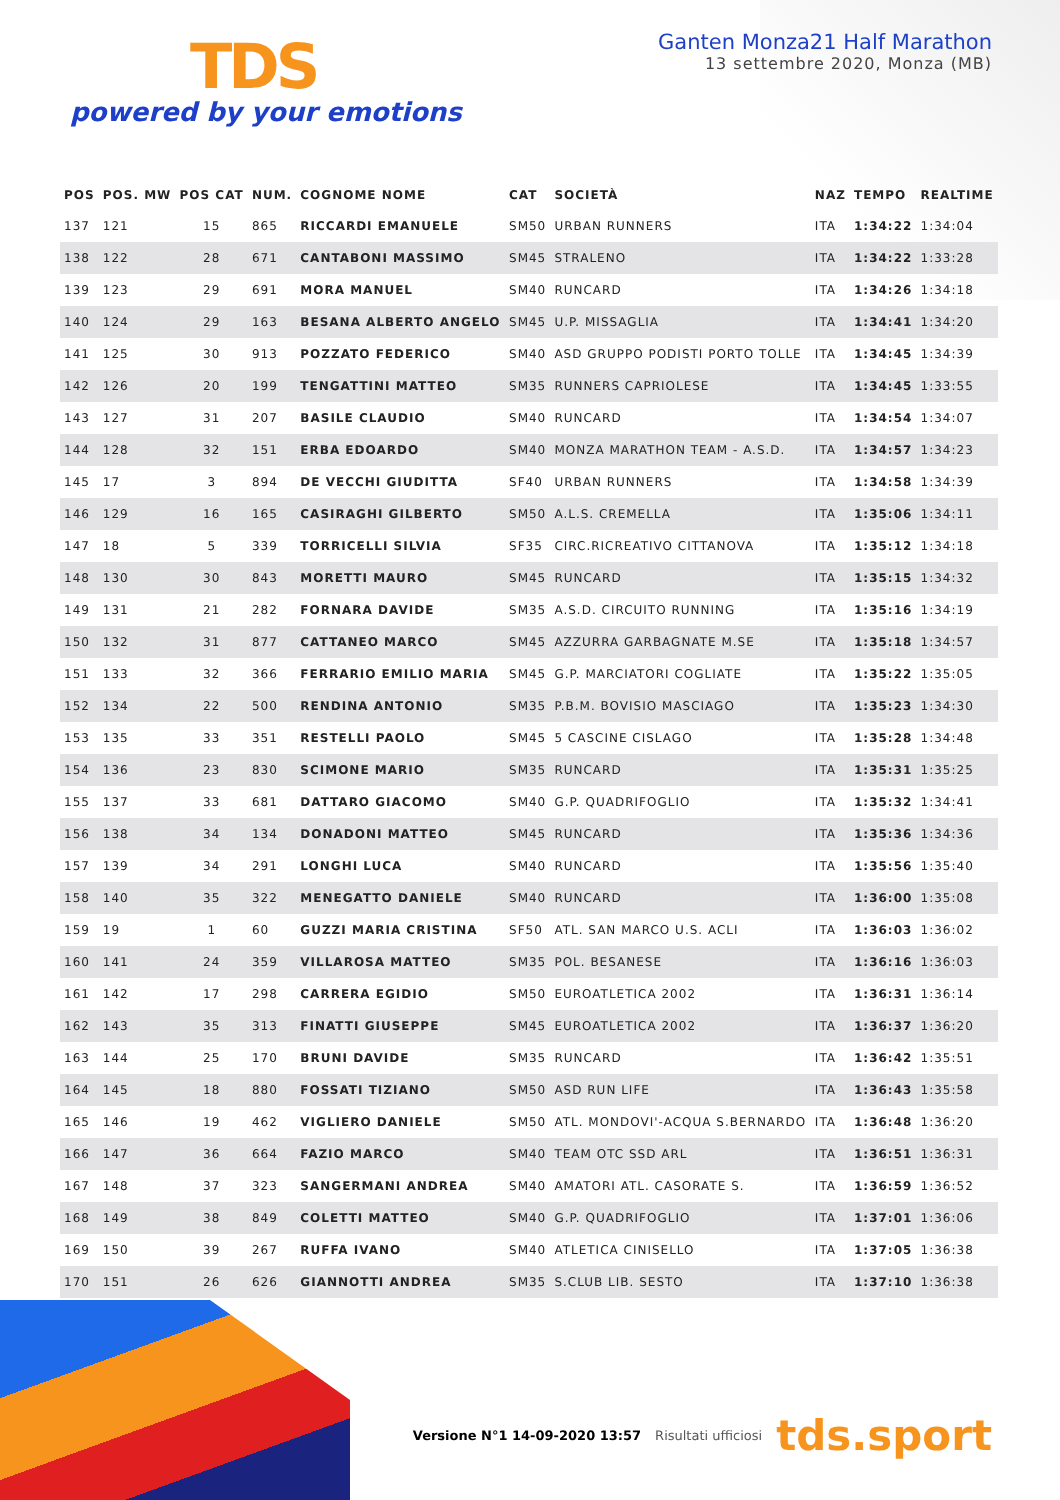TDS
powered by your emotions
Ganten Monza21 Half Marathon
13 settembre 2020, Monza (MB)
| POS | POS. MW | POS CAT | NUM. | COGNOME NOME | CAT | SOCIETÀ | NAZ | TEMPO | REALTIME |
| --- | --- | --- | --- | --- | --- | --- | --- | --- | --- |
| 137 | 121 | 15 | 865 | RICCARDI EMANUELE | SM50 | URBAN RUNNERS | ITA | 1:34:22 | 1:34:04 |
| 138 | 122 | 28 | 671 | CANTABONI MASSIMO | SM45 | STRALENO | ITA | 1:34:22 | 1:33:28 |
| 139 | 123 | 29 | 691 | MORA MANUEL | SM40 | RUNCARD | ITA | 1:34:26 | 1:34:18 |
| 140 | 124 | 29 | 163 | BESANA ALBERTO ANGELO | SM45 | U.P. MISSAGLIA | ITA | 1:34:41 | 1:34:20 |
| 141 | 125 | 30 | 913 | POZZATO FEDERICO | SM40 | ASD GRUPPO PODISTI PORTO TOLLE | ITA | 1:34:45 | 1:34:39 |
| 142 | 126 | 20 | 199 | TENGATTINI MATTEO | SM35 | RUNNERS CAPRIOLESE | ITA | 1:34:45 | 1:33:55 |
| 143 | 127 | 31 | 207 | BASILE CLAUDIO | SM40 | RUNCARD | ITA | 1:34:54 | 1:34:07 |
| 144 | 128 | 32 | 151 | ERBA EDOARDO | SM40 | MONZA MARATHON TEAM - A.S.D. | ITA | 1:34:57 | 1:34:23 |
| 145 | 17 | 3 | 894 | DE VECCHI GIUDITTA | SF40 | URBAN RUNNERS | ITA | 1:34:58 | 1:34:39 |
| 146 | 129 | 16 | 165 | CASIRAGHI GILBERTO | SM50 | A.L.S. CREMELLA | ITA | 1:35:06 | 1:34:11 |
| 147 | 18 | 5 | 339 | TORRICELLI SILVIA | SF35 | CIRC.RICREATIVO CITTANOVA | ITA | 1:35:12 | 1:34:18 |
| 148 | 130 | 30 | 843 | MORETTI MAURO | SM45 | RUNCARD | ITA | 1:35:15 | 1:34:32 |
| 149 | 131 | 21 | 282 | FORNARA DAVIDE | SM35 | A.S.D. CIRCUITO RUNNING | ITA | 1:35:16 | 1:34:19 |
| 150 | 132 | 31 | 877 | CATTANEO MARCO | SM45 | AZZURRA GARBAGNATE M.SE | ITA | 1:35:18 | 1:34:57 |
| 151 | 133 | 32 | 366 | FERRARIO EMILIO MARIA | SM45 | G.P. MARCIATORI COGLIATE | ITA | 1:35:22 | 1:35:05 |
| 152 | 134 | 22 | 500 | RENDINA ANTONIO | SM35 | P.B.M. BOVISIO MASCIAGO | ITA | 1:35:23 | 1:34:30 |
| 153 | 135 | 33 | 351 | RESTELLI PAOLO | SM45 | 5 CASCINE CISLAGO | ITA | 1:35:28 | 1:34:48 |
| 154 | 136 | 23 | 830 | SCIMONE MARIO | SM35 | RUNCARD | ITA | 1:35:31 | 1:35:25 |
| 155 | 137 | 33 | 681 | DATTARO GIACOMO | SM40 | G.P. QUADRIFOGLIO | ITA | 1:35:32 | 1:34:41 |
| 156 | 138 | 34 | 134 | DONADONI MATTEO | SM45 | RUNCARD | ITA | 1:35:36 | 1:34:36 |
| 157 | 139 | 34 | 291 | LONGHI LUCA | SM40 | RUNCARD | ITA | 1:35:56 | 1:35:40 |
| 158 | 140 | 35 | 322 | MENEGATTO DANIELE | SM40 | RUNCARD | ITA | 1:36:00 | 1:35:08 |
| 159 | 19 | 1 | 60 | GUZZI MARIA CRISTINA | SF50 | ATL. SAN MARCO U.S. ACLI | ITA | 1:36:03 | 1:36:02 |
| 160 | 141 | 24 | 359 | VILLAROSA MATTEO | SM35 | POL. BESANESE | ITA | 1:36:16 | 1:36:03 |
| 161 | 142 | 17 | 298 | CARRERA EGIDIO | SM50 | EUROATLETICA 2002 | ITA | 1:36:31 | 1:36:14 |
| 162 | 143 | 35 | 313 | FINATTI GIUSEPPE | SM45 | EUROATLETICA 2002 | ITA | 1:36:37 | 1:36:20 |
| 163 | 144 | 25 | 170 | BRUNI DAVIDE | SM35 | RUNCARD | ITA | 1:36:42 | 1:35:51 |
| 164 | 145 | 18 | 880 | FOSSATI TIZIANO | SM50 | ASD RUN LIFE | ITA | 1:36:43 | 1:35:58 |
| 165 | 146 | 19 | 462 | VIGLIERO DANIELE | SM50 | ATL. MONDOVI'-ACQUA S.BERNARDO | ITA | 1:36:48 | 1:36:20 |
| 166 | 147 | 36 | 664 | FAZIO MARCO | SM40 | TEAM OTC SSD ARL | ITA | 1:36:51 | 1:36:31 |
| 167 | 148 | 37 | 323 | SANGERMANI ANDREA | SM40 | AMATORI ATL. CASORATE S. | ITA | 1:36:59 | 1:36:52 |
| 168 | 149 | 38 | 849 | COLETTI MATTEO | SM40 | G.P. QUADRIFOGLIO | ITA | 1:37:01 | 1:36:06 |
| 169 | 150 | 39 | 267 | RUFFA IVANO | SM40 | ATLETICA CINISELLO | ITA | 1:37:05 | 1:36:38 |
| 170 | 151 | 26 | 626 | GIANNOTTI ANDREA | SM35 | S.CLUB LIB. SESTO | ITA | 1:37:10 | 1:36:38 |
Versione N°1 14-09-2020 13:57 Risultati ufficiosi tds.sport